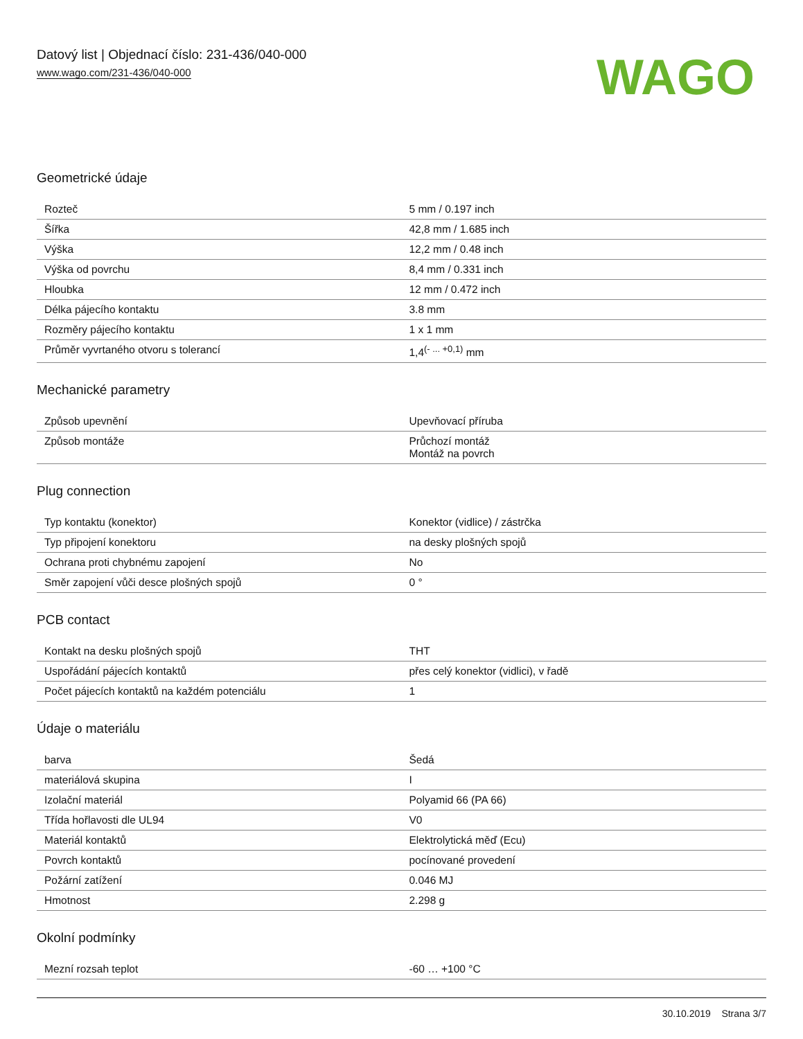Datový list | Objednací číslo: 231-436/040-000
www.wago.com/231-436/040-000
WAGO
Geometrické údaje
| Rozteč | 5 mm / 0.197 inch |
| Šířka | 42,8 mm / 1.685 inch |
| Výška | 12,2 mm / 0.48 inch |
| Výška od povrchu | 8,4 mm / 0.331 inch |
| Hloubka | 12 mm / 0.472 inch |
| Délka pájecího kontaktu | 3.8 mm |
| Rozměry pájecího kontaktu | 1 x 1 mm |
| Průměr vyvrtaného otvoru s tolerancí | 1,4<sup>(- ... +0,1)</sup> mm |
Mechanické parametry
| Způsob upevnění | Upevňovací příruba |
| Způsob montáže | Průchozí montáž Montáž na povrch |
Plug connection
| Typ kontaktu (konektor) | Konektor (vidlice) / zástrčka |
| Typ připojení konektoru | na desky plošných spojů |
| Ochrana proti chybnému zapojení | No |
| Směr zapojení vůči desce plošných spojů | 0 ° |
PCB contact
| Kontakt na desku plošných spojů | THT |
| Uspořádání pájecích kontaktů | přes celý konektor (vidlici), v řadě |
| Počet pájecích kontaktů na každém potenciálu | 1 |
Údaje o materiálu
| barva | Šedá |
| materiálová skupina | I |
| Izolační materiál | Polyamid 66 (PA 66) |
| Třída hořlavosti dle UL94 | V0 |
| Materiál kontaktů | Elektrolytická měď (Ecu) |
| Povrch kontaktů | pocínované provedení |
| Požární zatížení | 0.046 MJ |
| Hmotnost | 2.298 g |
Okolní podmínky
| Mezní rozsah teplot | -60 … +100 °C |
30.10.2019 Strana 3/7